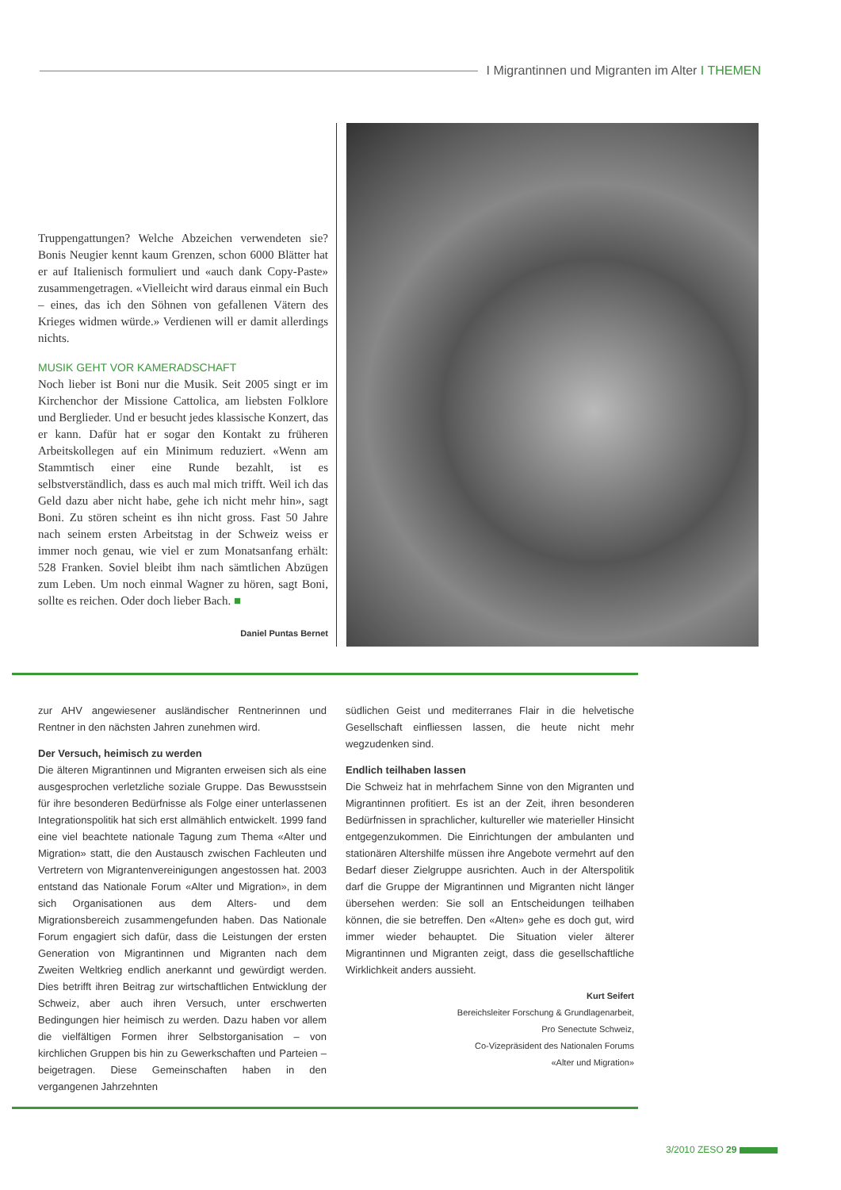I Migrantinnen und Migranten im Alter I THEMEN
Truppengattungen? Welche Abzeichen verwendeten sie? Bonis Neugier kennt kaum Grenzen, schon 6000 Blätter hat er auf Italienisch formuliert und «auch dank Copy-Paste» zusammengetragen. «Vielleicht wird daraus einmal ein Buch – eines, das ich den Söhnen von gefallenen Vätern des Krieges widmen würde.» Verdienen will er damit allerdings nichts.
MUSIK GEHT VOR KAMERADSCHAFT
Noch lieber ist Boni nur die Musik. Seit 2005 singt er im Kirchenchor der Missione Cattolica, am liebsten Folklore und Berglieder. Und er besucht jedes klassische Konzert, das er kann. Dafür hat er sogar den Kontakt zu früheren Arbeitskollegen auf ein Minimum reduziert. «Wenn am Stammtisch einer eine Runde bezahlt, ist es selbstverständlich, dass es auch mal mich trifft. Weil ich das Geld dazu aber nicht habe, gehe ich nicht mehr hin», sagt Boni. Zu stören scheint es ihn nicht gross. Fast 50 Jahre nach seinem ersten Arbeitstag in der Schweiz weiss er immer noch genau, wie viel er zum Monatsanfang erhält: 528 Franken. Soviel bleibt ihm nach sämtlichen Abzügen zum Leben. Um noch einmal Wagner zu hören, sagt Boni, sollte es reichen. Oder doch lieber Bach. ■
Daniel Puntas Bernet
zur AHV angewiesener ausländischer Rentnerinnen und Rentner in den nächsten Jahren zunehmen wird.
Der Versuch, heimisch zu werden
Die älteren Migrantinnen und Migranten erweisen sich als eine ausgesprochen verletzliche soziale Gruppe. Das Bewusstsein für ihre besonderen Bedürfnisse als Folge einer unterlassenen Integrationspolitik hat sich erst allmählich entwickelt. 1999 fand eine viel beachtete nationale Tagung zum Thema «Alter und Migration» statt, die den Austausch zwischen Fachleuten und Vertretern von Migrantenvereinigungen angestossen hat. 2003 entstand das Nationale Forum «Alter und Migration», in dem sich Organisationen aus dem Alters- und dem Migrationsbereich zusammengefunden haben. Das Nationale Forum engagiert sich dafür, dass die Leistungen der ersten Generation von Migrantinnen und Migranten nach dem Zweiten Weltkrieg endlich anerkannt und gewürdigt werden. Dies betrifft ihren Beitrag zur wirtschaftlichen Entwicklung der Schweiz, aber auch ihren Versuch, unter erschwerten Bedingungen hier heimisch zu werden. Dazu haben vor allem die vielfältigen Formen ihrer Selbstorganisation – von kirchlichen Gruppen bis hin zu Gewerkschaften und Parteien – beigetragen. Diese Gemeinschaften haben in den vergangenen Jahrzehnten
südlichen Geist und mediterranes Flair in die helvetische Gesellschaft einfliessen lassen, die heute nicht mehr wegzudenken sind.
Endlich teilhaben lassen
Die Schweiz hat in mehrfachem Sinne von den Migranten und Migrantinnen profitiert. Es ist an der Zeit, ihren besonderen Bedürfnissen in sprachlicher, kultureller wie materieller Hinsicht entgegenzukommen. Die Einrichtungen der ambulanten und stationären Altershilfe müssen ihre Angebote vermehrt auf den Bedarf dieser Zielgruppe ausrichten. Auch in der Alterspolitik darf die Gruppe der Migrantinnen und Migranten nicht länger übersehen werden: Sie soll an Entscheidungen teilhaben können, die sie betreffen. Den «Alten» gehe es doch gut, wird immer wieder behauptet. Die Situation vieler älterer Migrantinnen und Migranten zeigt, dass die gesellschaftliche Wirklichkeit anders aussieht.
Kurt Seifert
Bereichsleiter Forschung & Grundlagenarbeit,
Pro Senectute Schweiz,
Co-Vizepräsident des Nationalen Forums
«Alter und Migration»
3/2010 ZESO 29